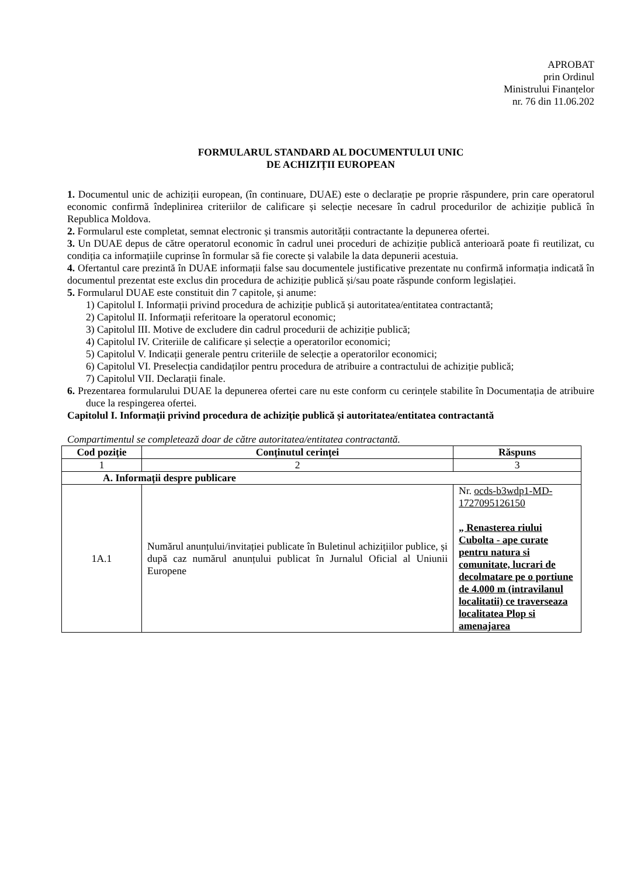APROBAT
prin Ordinul
Ministrului Finanțelor
nr. 76 din 11.06.202
FORMULARUL STANDARD AL DOCUMENTULUI UNIC
DE ACHIZIȚII EUROPEAN
1. Documentul unic de achiziții european, (în continuare, DUAE) este o declarație pe proprie răspundere, prin care operatorul economic confirmă îndeplinirea criteriilor de calificare și selecție necesare în cadrul procedurilor de achiziție publică în Republica Moldova.
2. Formularul este completat, semnat electronic și transmis autorității contractante la depunerea ofertei.
3. Un DUAE depus de către operatorul economic în cadrul unei proceduri de achiziție publică anterioară poate fi reutilizat, cu condiția ca informațiile cuprinse în formular să fie corecte și valabile la data depunerii acestuia.
4. Ofertantul care prezintă în DUAE informații false sau documentele justificative prezentate nu confirmă informația indicată în documentul prezentat este exclus din procedura de achiziție publică și/sau poate răspunde conform legislației.
5. Formularul DUAE este constituit din 7 capitole, și anume:
1) Capitolul I. Informații privind procedura de achiziție publică și autoritatea/entitatea contractantă;
2) Capitolul II. Informații referitoare la operatorul economic;
3) Capitolul III. Motive de excludere din cadrul procedurii de achiziție publică;
4) Capitolul IV. Criteriile de calificare și selecție a operatorilor economici;
5) Capitolul V. Indicații generale pentru criteriile de selecție a operatorilor economici;
6) Capitolul VI. Preselecția candidaților pentru procedura de atribuire a contractului de achiziție publică;
7) Capitolul VII. Declarații finale.
6. Prezentarea formularului DUAE la depunerea ofertei care nu este conform cu cerințele stabilite în Documentația de atribuire duce la respingerea ofertei.
Capitolul I. Informații privind procedura de achiziție publică și autoritatea/entitatea contractantă
Compartimentul se completează doar de către autoritatea/entitatea contractantă.
| Cod poziție | Conținutul cerinței | Răspuns |
| --- | --- | --- |
| 1 | 2 | 3 |
| A. Informații despre publicare | | |
| 1A.1 | Numărul anunțului/invitației publicate în Buletinul achizițiilor publice, și după caz numărul anunțului publicat în Jurnalul Oficial al Uniunii Europene | Nr. ocds-b3wdp1-MD-1727095126150 „ Renasterea riului Cubolta - ape curate pentru natura si comunitate, lucrari de decolmatare pe o portiune de 4.000 m (intravilanul localitatii) ce traverseaza localitatea Plop si amenajarea |